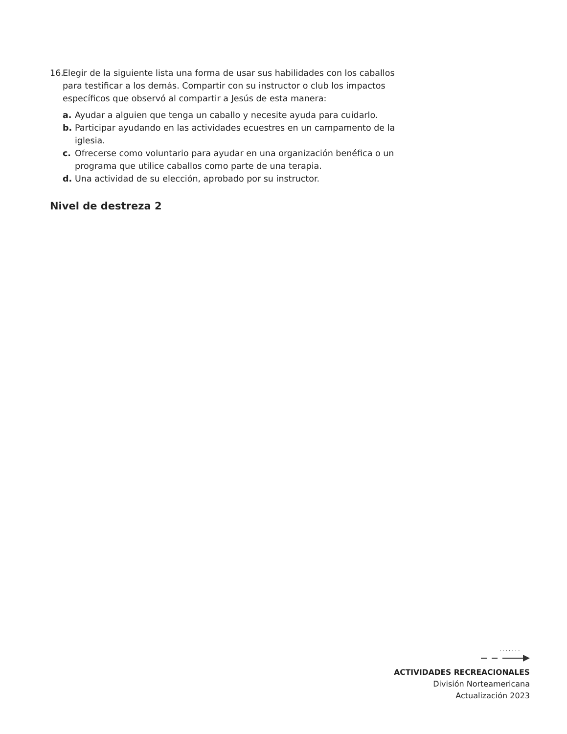16. Elegir de la siguiente lista una forma de usar sus habilidades con los caballos para testificar a los demás. Compartir con su instructor o club los impactos específicos que observó al compartir a Jesús de esta manera:
a. Ayudar a alguien que tenga un caballo y necesite ayuda para cuidarlo.
b. Participar ayudando en las actividades ecuestres en un campamento de la iglesia.
c. Ofrecerse como voluntario para ayudar en una organización benéfica o un programa que utilice caballos como parte de una terapia.
d. Una actividad de su elección, aprobado por su instructor.
Nivel de destreza 2
· · · · · · ·
ACTIVIDADES RECREACIONALES
División Norteamericana
Actualización 2023